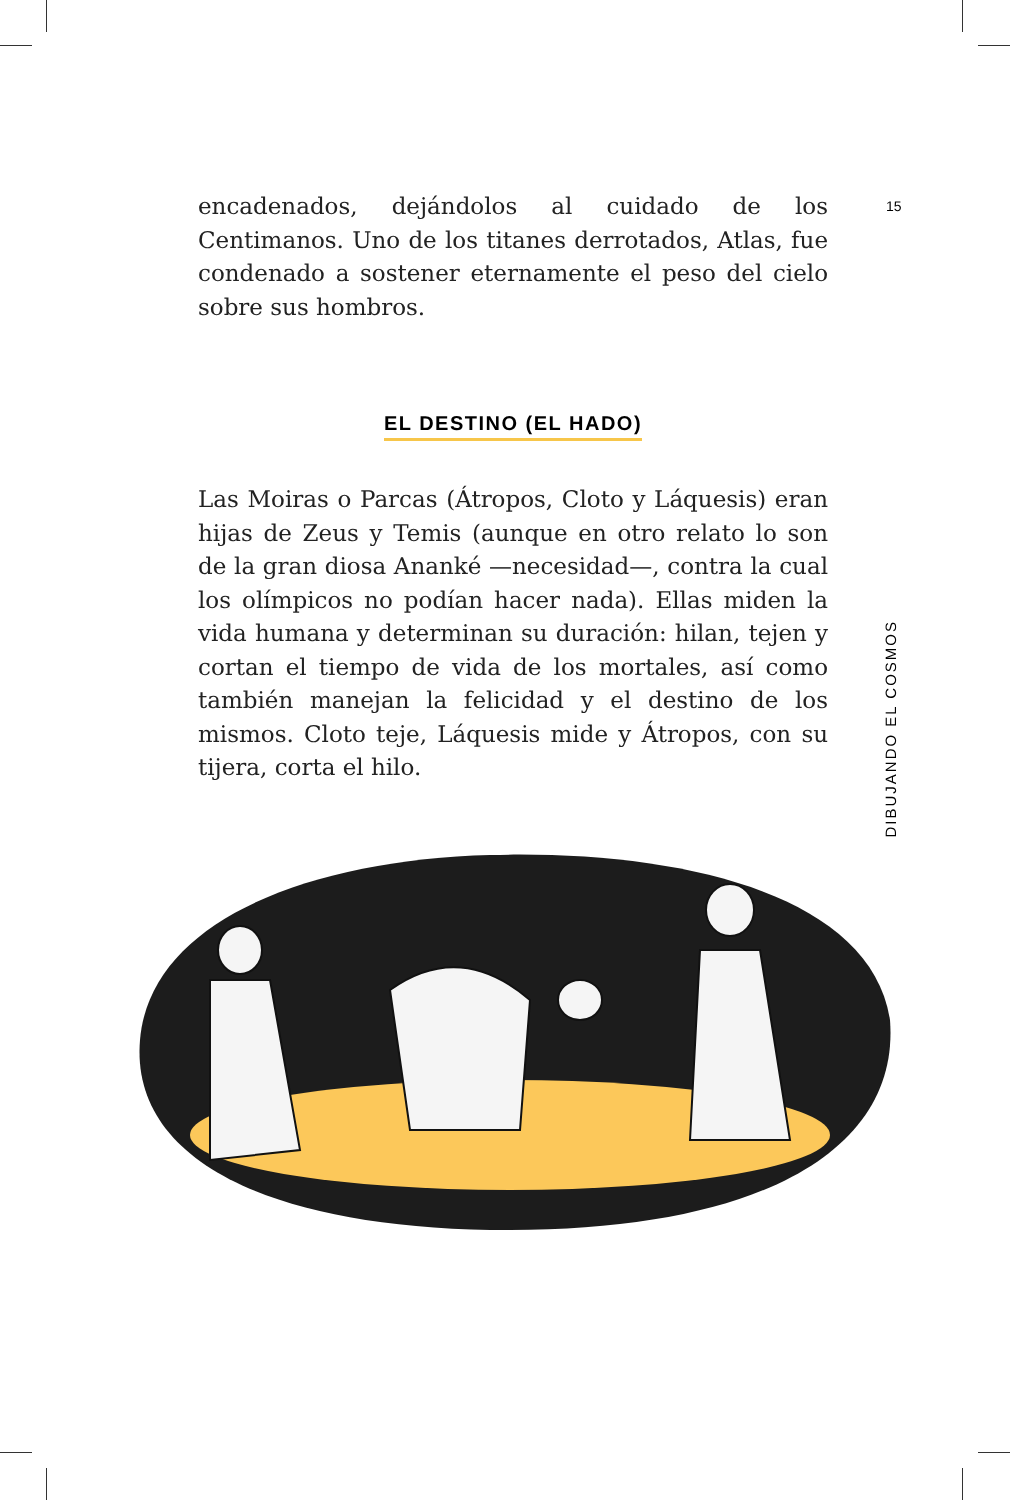15
encadenados, dejándolos al cuidado de los Centimanos. Uno de los titanes derrotados, Atlas, fue condenado a sostener eternamente el peso del cielo sobre sus hombros.
EL DESTINO (EL HADO)
Las Moiras o Parcas (Átropos, Cloto y Láquesis) eran hijas de Zeus y Temis (aunque en otro relato lo son de la gran diosa Ananké —necesidad—, contra la cual los olímpicos no podían hacer nada). Ellas miden la vida humana y determinan su duración: hilan, tejen y cortan el tiempo de vida de los mortales, así como también manejan la felicidad y el destino de los mismos. Cloto teje, Láquesis mide y Átropos, con su tijera, corta el hilo.
DIBUJANDO EL COSMOS